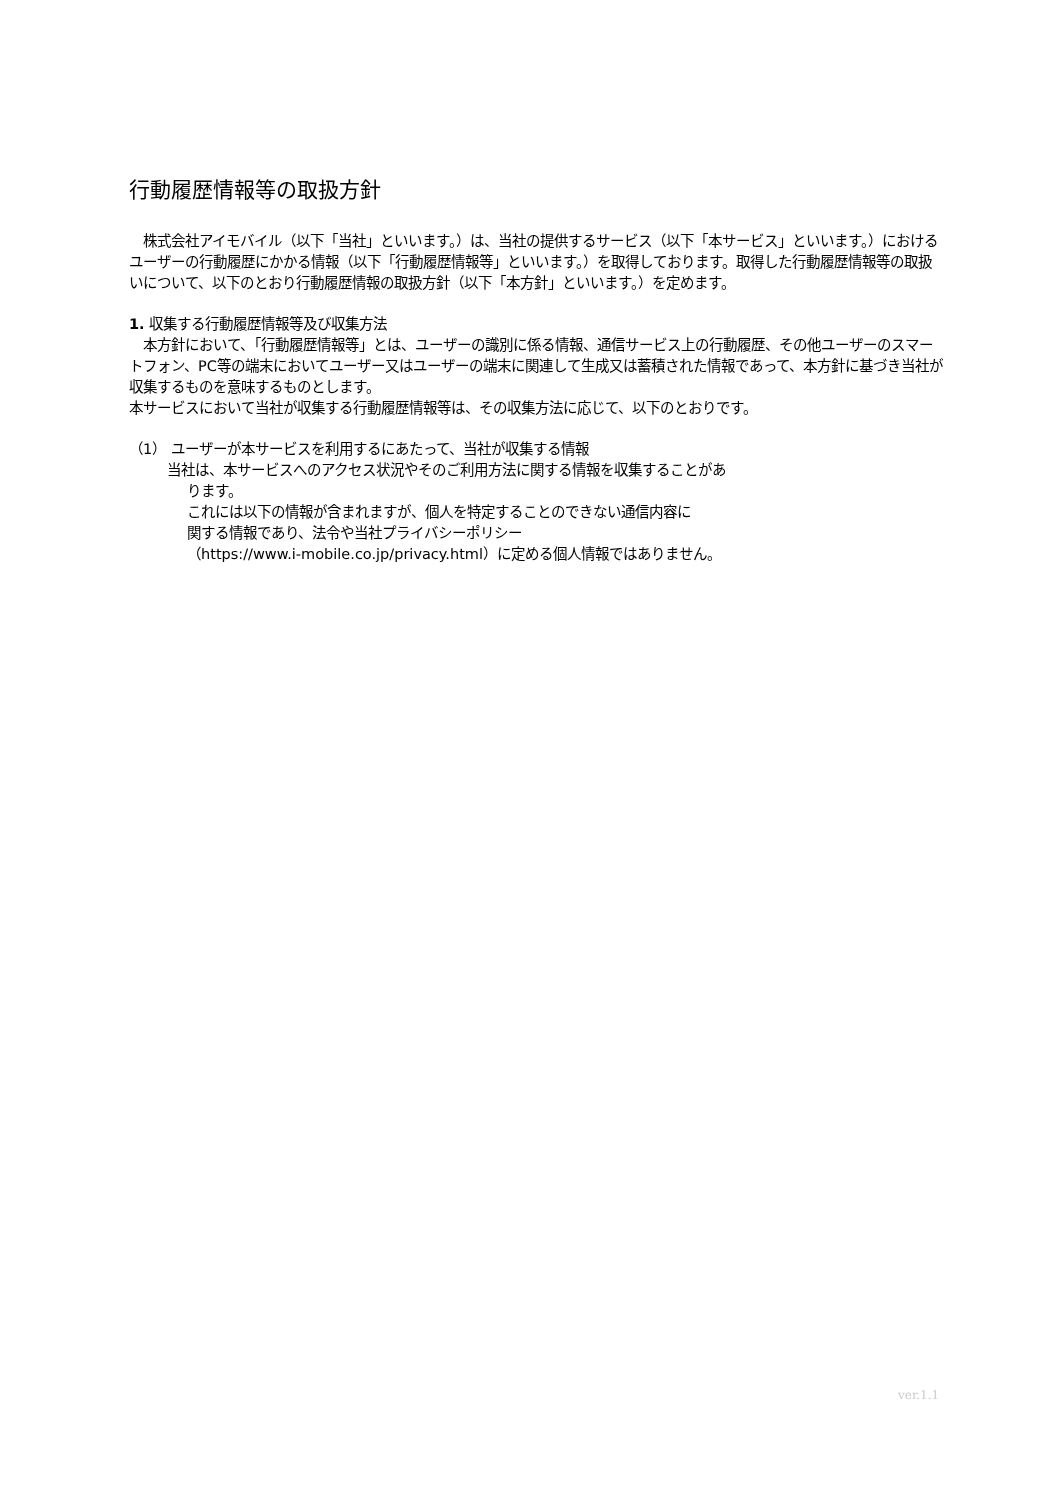行動履歴情報等の取扱方針
　株式会社アイモバイル（以下「当社」といいます。）は、当社の提供するサービス（以下「本サービス」といいます。）におけるユーザーの行動履歴にかかる情報（以下「行動履歴情報等」といいます。）を取得しております。取得した行動履歴情報等の取扱いについて、以下のとおり行動履歴情報の取扱方針（以下「本方針」といいます。）を定めます。
1. 収集する行動履歴情報等及び収集方法
　本方針において、「行動履歴情報等」とは、ユーザーの識別に係る情報、通信サービス上の行動履歴、その他ユーザーのスマートフォン、PC等の端末においてユーザー又はユーザーの端末に関連して生成又は蓄積された情報であって、本方針に基づき当社が収集するものを意味するものとします。
本サービスにおいて当社が収集する行動履歴情報等は、その収集方法に応じて、以下のとおりです。
（1） ユーザーが本サービスを利用するにあたって、当社が収集する情報
当社は、本サービスへのアクセス状況やそのご利用方法に関する情報を収集することがあ
ります。
これには以下の情報が含まれますが、個人を特定することのできない通信内容に
関する情報であり、法令や当社プライバシーポリシー
（https://www.i-mobile.co.jp/privacy.html）に定める個人情報ではありません。
ver.1.1